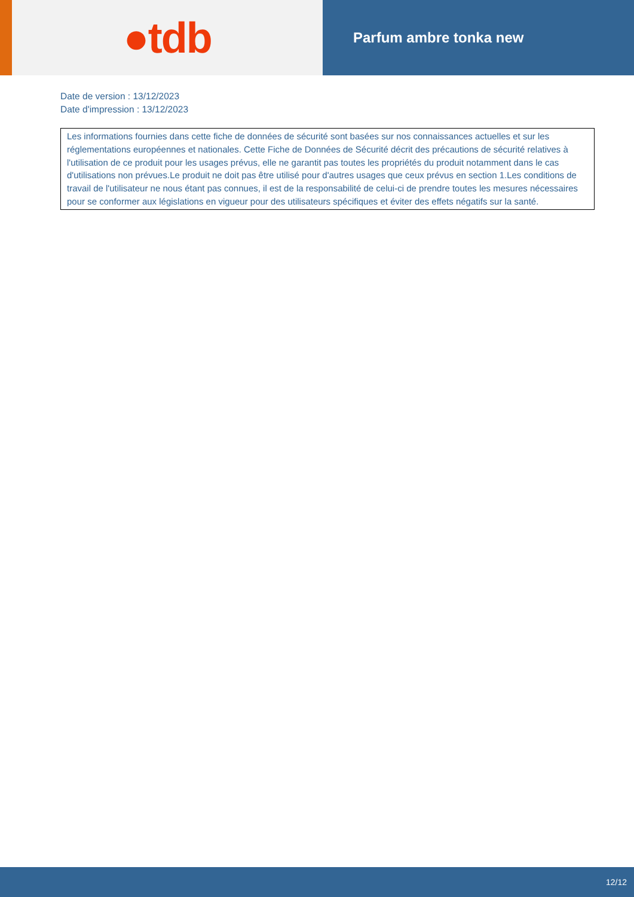●tdb
Parfum ambre tonka new
Date de version : 13/12/2023
Date d'impression : 13/12/2023
Les informations fournies dans cette fiche de données de sécurité sont basées sur nos connaissances actuelles et sur les réglementations européennes et nationales. Cette Fiche de Données de Sécurité décrit des précautions de sécurité relatives à l'utilisation de ce produit pour les usages prévus, elle ne garantit pas toutes les propriétés du produit notamment dans le cas d'utilisations non prévues.Le produit ne doit pas être utilisé pour d'autres usages que ceux prévus en section 1.Les conditions de travail de l'utilisateur ne nous étant pas connues, il est de la responsabilité de celui-ci de prendre toutes les mesures nécessaires pour se conformer aux législations en vigueur pour des utilisateurs spécifiques et éviter des effets négatifs sur la santé.
12/12